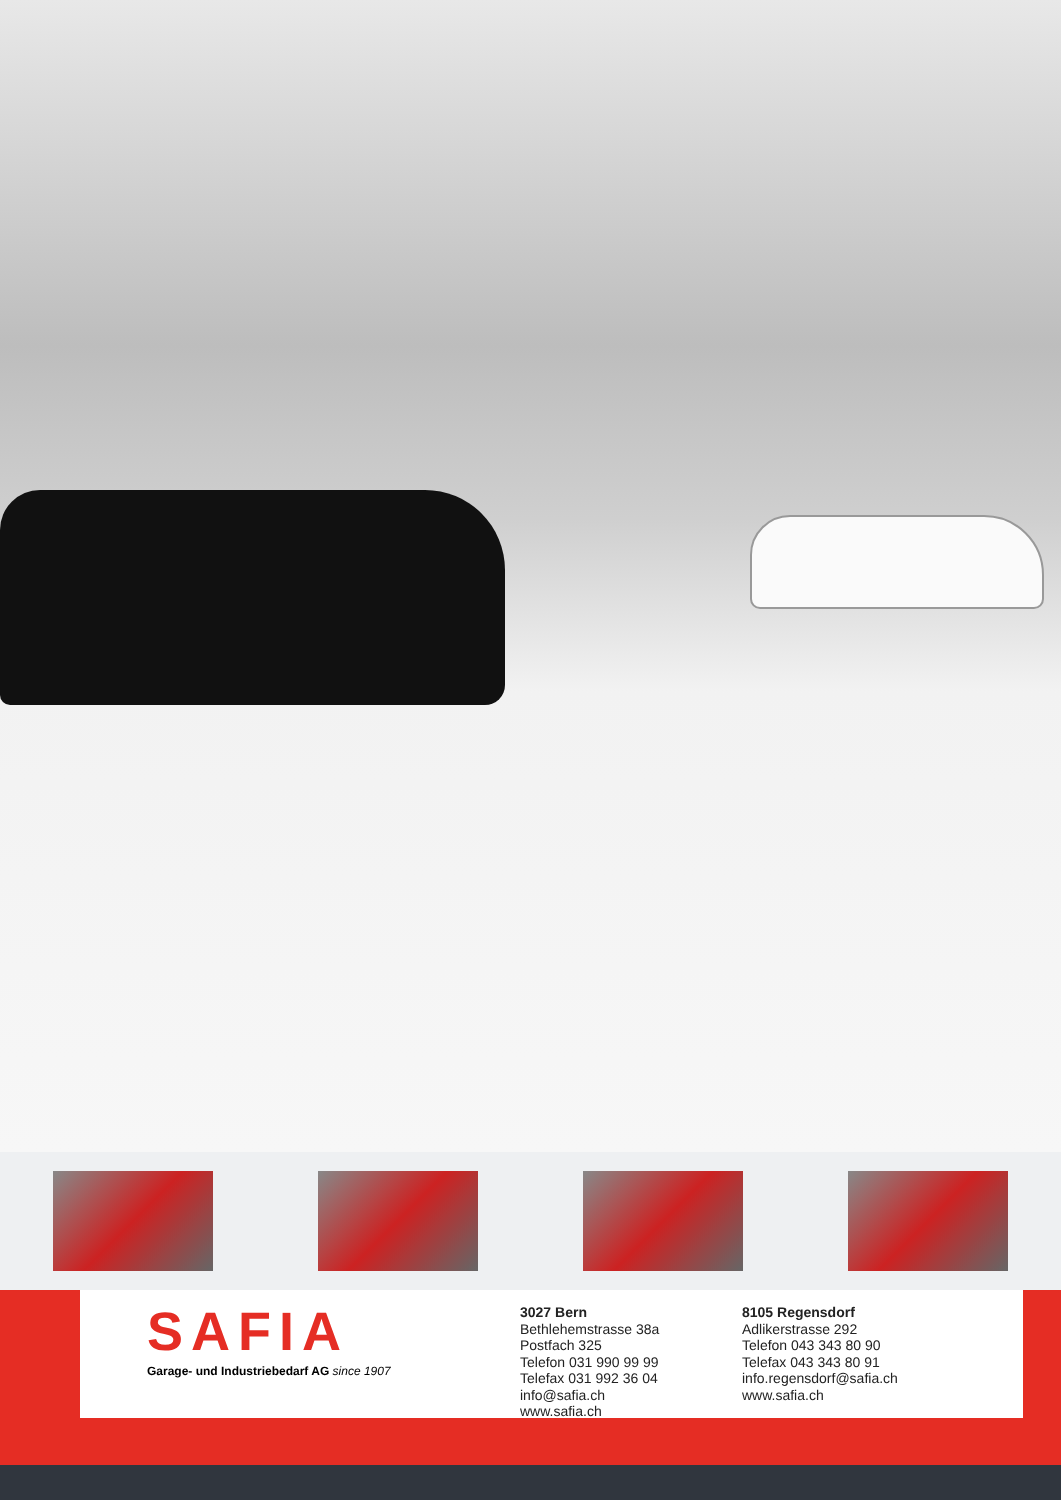SAFIA
Garage- und Industriebedarf AG since 1907
3027 Bern
Bethlehemstrasse 38a
Postfach 325
Telefon 031 990 99 99
Telefax 031 992 36 04
info@safia.ch
www.safia.ch
8105 Regensdorf
Adlikerstrasse 292
Telefon 043 343 80 90
Telefax 043 343 80 91
info.regensdorf@safia.ch
www.safia.ch